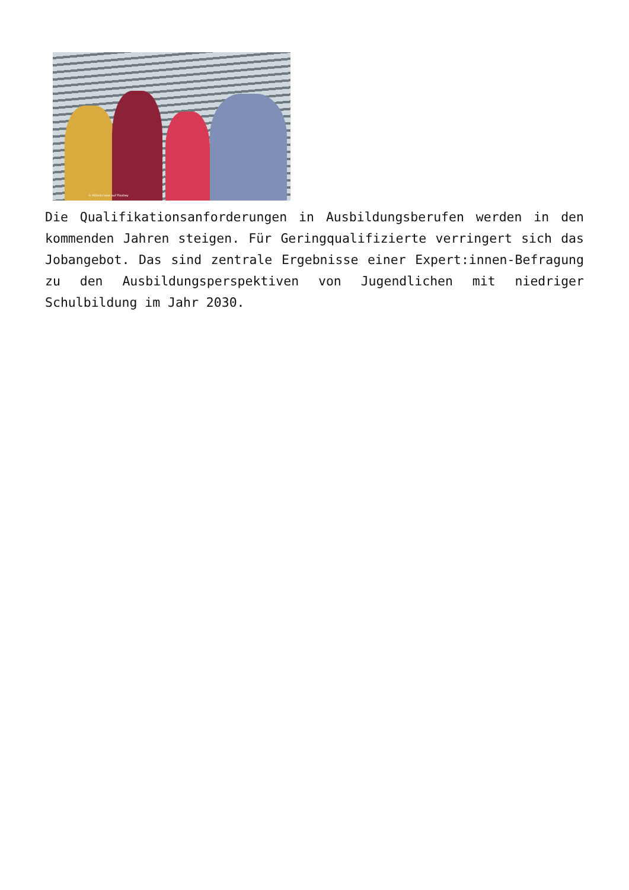© Alfredo Islas auf Pixabay
Die Qualifikationsanforderungen in Ausbildungsberufen werden in den kommenden Jahren steigen. Für Geringqualifizierte verringert sich das Jobangebot. Das sind zentrale Ergebnisse einer Expert:innen-Befragung zu den Ausbildungsperspektiven von Jugendlichen mit niedriger Schulbildung im Jahr 2030.